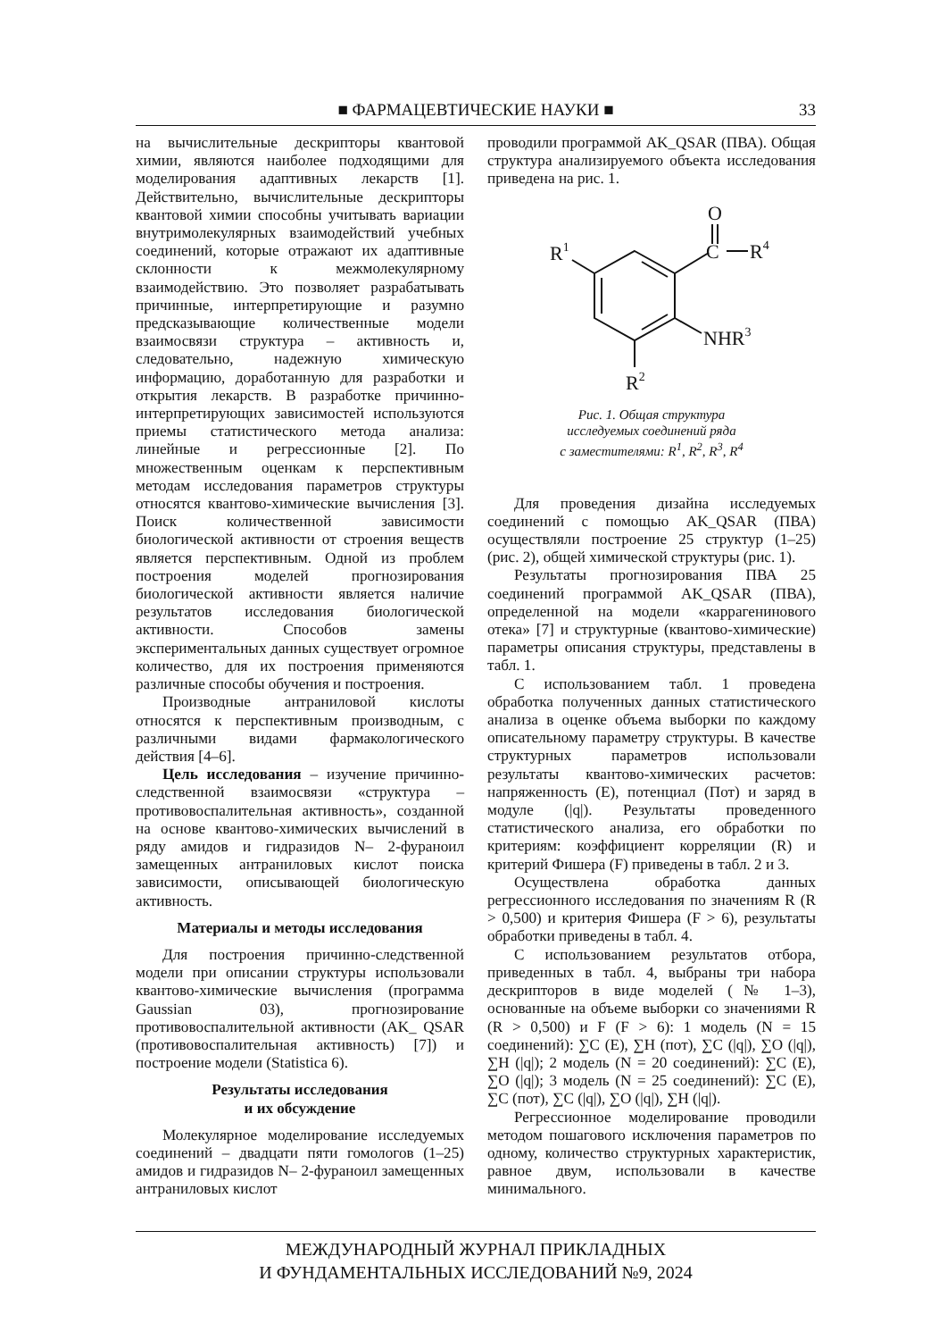■ ФАРМАЦЕВТИЧЕСКИЕ НАУКИ ■
33
на вычислительные дескрипторы квантовой химии, являются наиболее подходящими для моделирования адаптивных лекарств [1]. Действительно, вычислительные дескрипторы квантовой химии способны учитывать вариации внутримолекулярных взаимодействий учебных соединений, которые отражают их адаптивные склонности к межмолекулярному взаимодействию. Это позволяет разрабатывать причинные, интерпретирующие и разумно предсказывающие количественные модели взаимосвязи структура – активность и, следовательно, надежную химическую информацию, доработанную для разработки и открытия лекарств. В разработке причинно-интерпретирующих зависимостей используются приемы статистического метода анализа: линейные и регрессионные [2]. По множественным оценкам к перспективным методам исследования параметров структуры относятся квантово-химические вычисления [3]. Поиск количественной зависимости биологической активности от строения веществ является перспективным. Одной из проблем построения моделей прогнозирования биологической активности является наличие результатов исследования биологической активности. Способов замены экспериментальных данных существует огромное количество, для их построения применяются различные способы обучения и построения.
Производные антраниловой кислоты относятся к перспективным производным, с различными видами фармакологического действия [4–6].
Цель исследования – изучение причинно-следственной взаимосвязи «структура – противовоспалительная активность», созданной на основе квантово-химических вычислений в ряду амидов и гидразидов N– 2-фураноил замещенных антраниловых кислот поиска зависимости, описывающей биологическую активность.
Материалы и методы исследования
Для построения причинно-следственной модели при описании структуры использовали квантово-химические вычисления (программа Gaussian 03), прогнозирование противовоспалительной активности (AK_ QSAR (противовоспалительная активность) [7]) и построение модели (Statistica 6).
Результаты исследования
и их обсуждение
Молекулярное моделирование исследуемых соединений – двадцати пяти гомологов (1–25) амидов и гидразидов N– 2-фураноил замещенных антраниловых кислот
проводили программой AK_QSAR (ПВА). Общая структура анализируемого объекта исследования приведена на рис. 1.
O
C
R4
R1
NHR3
R2
Рис. 1. Общая структура
исследуемых соединений ряда
с заместителями: R<sup>1</sup>, R<sup>2</sup>, R<sup>3</sup>, R<sup>4</sup>
Для проведения дизайна исследуемых соединений с помощью AK_QSAR (ПВА) осуществляли построение 25 структур (1–25) (рис. 2), общей химической структуры (рис. 1).
Результаты прогнозирования ПВА 25 соединений программой AK_QSAR (ПВА), определенной на модели «каррагенинового отека» [7] и структурные (квантово-химические) параметры описания структуры, представлены в табл. 1.
С использованием табл. 1 проведена обработка полученных данных статистического анализа в оценке объема выборки по каждому описательному параметру структуры. В качестве структурных параметров использовали результаты квантово-химических расчетов: напряженность (E), потенциал (Пот) и заряд в модуле (|q|). Результаты проведенного статистического анализа, его обработки по критериям: коэффициент корреляции (R) и критерий Фишера (F) приведены в табл. 2 и 3.
Осуществлена обработка данных регрессионного исследования по значениям R (R > 0,500) и критерия Фишера (F > 6), результаты обработки приведены в табл. 4.
С использованием результатов отбора, приведенных в табл. 4, выбраны три набора дескрипторов в виде моделей (№ 1–3), основанные на объеме выборки со значениями R (R > 0,500) и F (F > 6): 1 модель (N = 15 соединений): ∑C (E), ∑H (пот), ∑C (|q|), ∑O (|q|), ∑H (|q|); 2 модель (N = 20 соединений): ∑C (E), ∑O (|q|); 3 модель (N = 25 соединений): ∑C (E), ∑C (пот), ∑C (|q|), ∑O (|q|), ∑H (|q|).
Регрессионное моделирование проводили методом пошагового исключения параметров по одному, количество структурных характеристик, равное двум, использовали в качестве минимального.
МЕЖДУНАРОДНЫЙ ЖУРНАЛ ПРИКЛАДНЫХ
И ФУНДАМЕНТАЛЬНЫХ ИССЛЕДОВАНИЙ №9, 2024